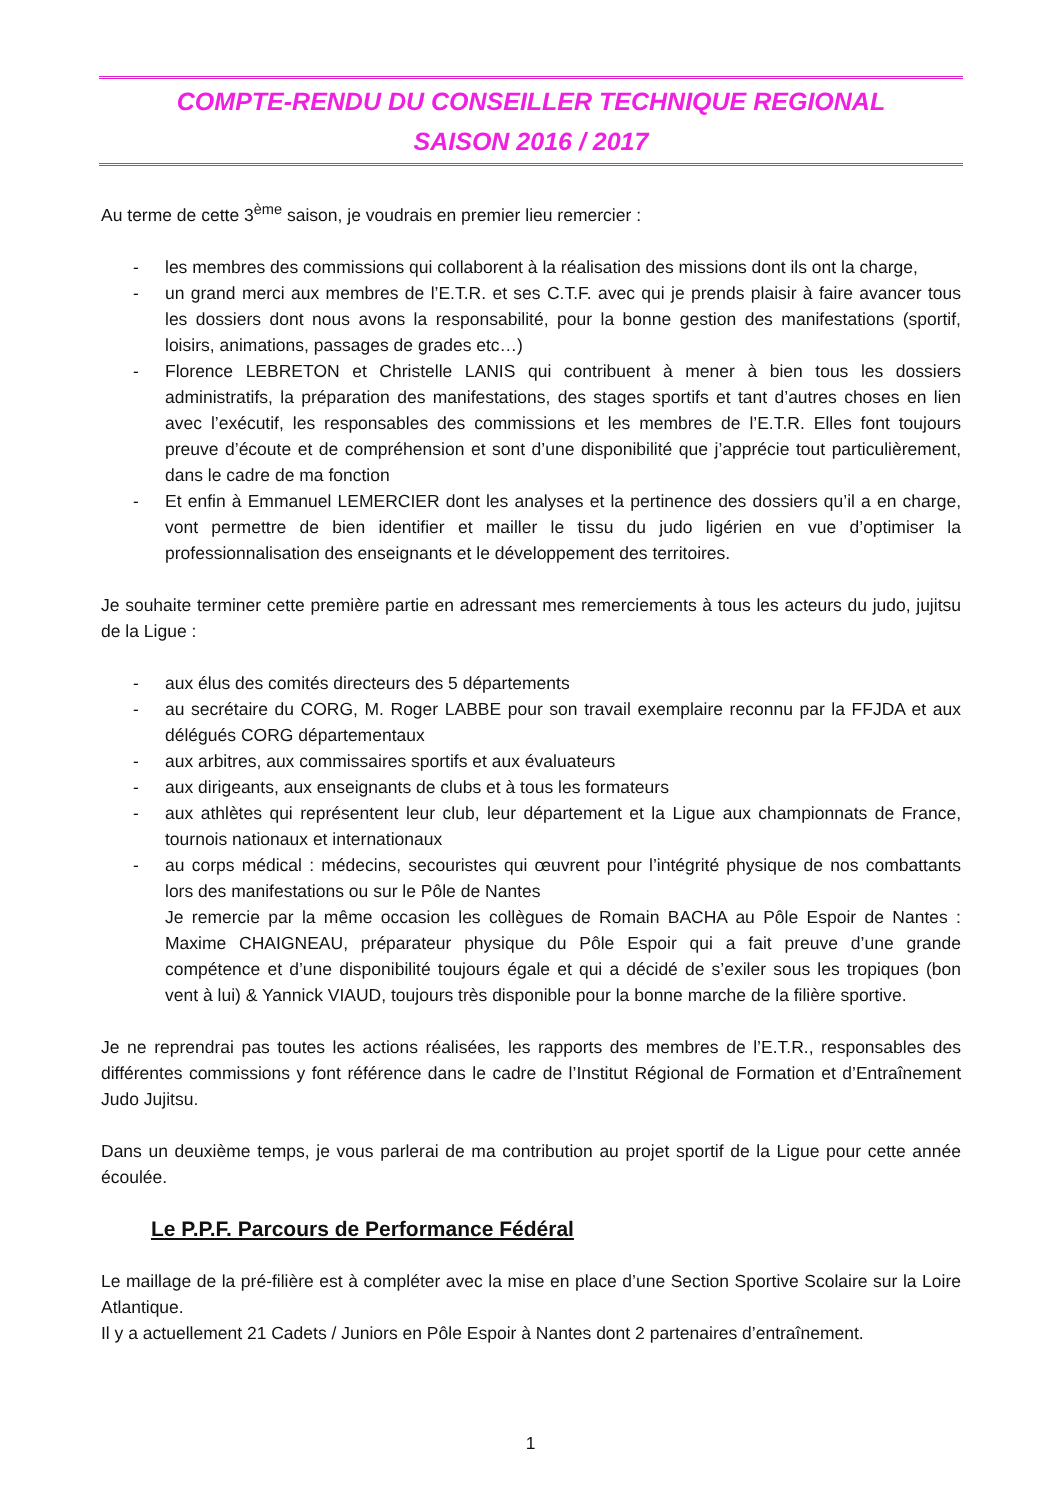COMPTE-RENDU DU CONSEILLER TECHNIQUE REGIONAL
SAISON 2016 / 2017
Au terme de cette 3<sup>ème</sup> saison, je voudrais en premier lieu remercier :
- les membres des commissions qui collaborent à la réalisation des missions dont ils ont la charge,
- un grand merci aux membres de l’E.T.R. et ses C.T.F. avec qui je prends plaisir à faire avancer tous les dossiers dont nous avons la responsabilité, pour la bonne gestion des manifestations (sportif, loisirs, animations, passages de grades etc…)
- Florence LEBRETON et Christelle LANIS qui contribuent à mener à bien tous les dossiers administratifs, la préparation des manifestations, des stages sportifs et tant d’autres choses en lien avec l’exécutif, les responsables des commissions et les membres de l’E.T.R. Elles font toujours preuve d’écoute et de compréhension et sont d’une disponibilité que j’apprécie tout particulièrement, dans le cadre de ma fonction
- Et enfin à Emmanuel LEMERCIER dont les analyses et la pertinence des dossiers qu’il a en charge, vont permettre de bien identifier et mailler le tissu du judo ligérien en vue d’optimiser la professionnalisation des enseignants et le développement des territoires.
Je souhaite terminer cette première partie en adressant mes remerciements à tous les acteurs du judo, jujitsu de la Ligue :
- aux élus des comités directeurs des 5 départements
- au secrétaire du CORG, M. Roger LABBE pour son travail exemplaire reconnu par la FFJDA et aux délégués CORG départementaux
- aux arbitres, aux commissaires sportifs et aux évaluateurs
- aux dirigeants, aux enseignants de clubs et à tous les formateurs
- aux athlètes qui représentent leur club, leur département et la Ligue aux championnats de France, tournois nationaux et internationaux
- au corps médical : médecins, secouristes qui œuvrent pour l’intégrité physique de nos combattants lors des manifestations ou sur le Pôle de Nantes
Je remercie par la même occasion les collègues de Romain BACHA au Pôle Espoir de Nantes : Maxime CHAIGNEAU, préparateur physique du Pôle Espoir qui a fait preuve d’une grande compétence et d’une disponibilité toujours égale et qui a décidé de s’exiler sous les tropiques (bon vent à lui) & Yannick VIAUD, toujours très disponible pour la bonne marche de la filière sportive.
Je ne reprendrai pas toutes les actions réalisées, les rapports des membres de l’E.T.R., responsables des différentes commissions y font référence dans le cadre de l’Institut Régional de Formation et d’Entraînement Judo Jujitsu.
Dans un deuxième temps, je vous parlerai de ma contribution au projet sportif de la Ligue pour cette année écoulée.
Le P.P.F. Parcours de Performance Fédéral
Le maillage de la pré-filière est à compléter avec la mise en place d’une Section Sportive Scolaire sur la Loire Atlantique.
Il y a actuellement 21 Cadets / Juniors en Pôle Espoir à Nantes dont 2 partenaires d’entraînement.
1